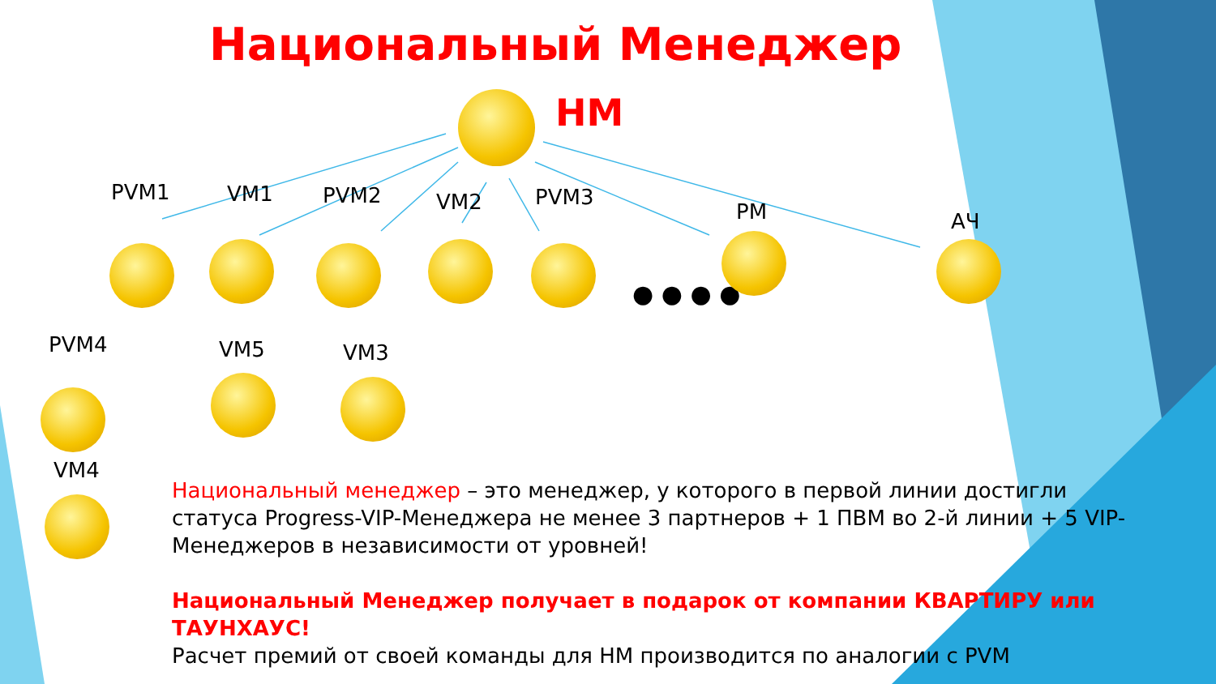Национальный Менеджер
НМ
PVM1 VM1 PVM2 VM2 PVM3
PM АЧ
● ● ● ●
PVM4 VM5 VM3
VM4
Национальный менеджер – это менеджер, у которого в первой линии достигли статуса Progress-VIP-Менеджера не менее 3 партнеров + 1 ПВМ во 2-й линии + 5 VIP-Менеджеров в независимости от уровней!
Национальный Менеджер получает в подарок от компании КВАРТИРУ или ТАУНХАУС!
Расчет премий от своей команды для НМ производится по аналогии с PVM